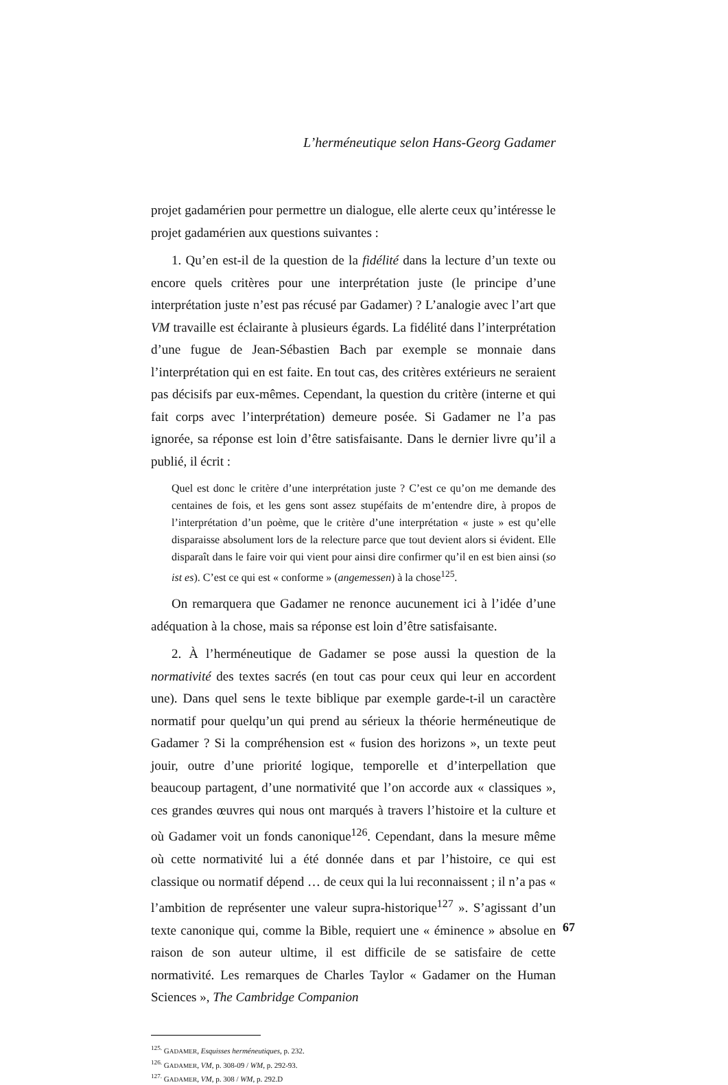L’herméneutique selon Hans-Georg Gadamer
projet gadamérien pour permettre un dialogue, elle alerte ceux qu’intéresse le projet gadamérien aux questions suivantes :
1. Qu’en est-il de la question de la fidélité dans la lecture d’un texte ou encore quels critères pour une interprétation juste (le principe d’une interprétation juste n’est pas récusé par Gadamer) ? L’analogie avec l’art que VM travaille est éclairante à plusieurs égards. La fidélité dans l’interprétation d’une fugue de Jean-Sébastien Bach par exemple se monnaie dans l’interprétation qui en est faite. En tout cas, des critères extérieurs ne seraient pas décisifs par eux-mêmes. Cependant, la question du critère (interne et qui fait corps avec l’interprétation) demeure posée. Si Gadamer ne l’a pas ignorée, sa réponse est loin d’être satisfaisante. Dans le dernier livre qu’il a publié, il écrit :
Quel est donc le critère d’une interprétation juste ? C’est ce qu’on me demande des centaines de fois, et les gens sont assez stupéfaits de m’entendre dire, à propos de l’interprétation d’un poème, que le critère d’une interprétation « juste » est qu’elle disparaisse absolument lors de la relecture parce que tout devient alors si évident. Elle disparaît dans le faire voir qui vient pour ainsi dire confirmer qu’il en est bien ainsi (so ist es). C’est ce qui est « conforme » (angemessen) à la chose<sup>125</sup>.
On remarquera que Gadamer ne renonce aucunement ici à l’idée d’une adéquation à la chose, mais sa réponse est loin d’être satisfaisante.
2. À l’herméneutique de Gadamer se pose aussi la question de la normativité des textes sacrés (en tout cas pour ceux qui leur en accordent une). Dans quel sens le texte biblique par exemple garde-t-il un caractère normatif pour quelqu’un qui prend au sérieux la théorie herméneutique de Gadamer ? Si la compréhension est « fusion des horizons », un texte peut jouir, outre d’une priorité logique, temporelle et d’interpellation que beaucoup partagent, d’une normativité que l’on accorde aux « classiques », ces grandes œuvres qui nous ont marqués à travers l’histoire et la culture et où Gadamer voit un fonds canonique<sup>126</sup>. Cependant, dans la mesure même où cette normativité lui a été donnée dans et par l’histoire, ce qui est classique ou normatif dépend … de ceux qui la lui reconnaissent ; il n’a pas « l’ambition de représenter une valeur supra-historique<sup>127</sup> ». S’agissant d’un texte canonique qui, comme la Bible, requiert une « éminence » absolue en raison de son auteur ultime, il est difficile de se satisfaire de cette normativité. Les remarques de Charles Taylor « Gadamer on the Human Sciences », The Cambridge Companion
<sup>125.</sup> GADAMER, Esquisses herméneutiques, p. 232.
<sup>126.</sup> GADAMER, VM, p. 308-09 / WM, p. 292-93.
<sup>127.</sup> GADAMER, VM, p. 308 / WM, p. 292.D
67